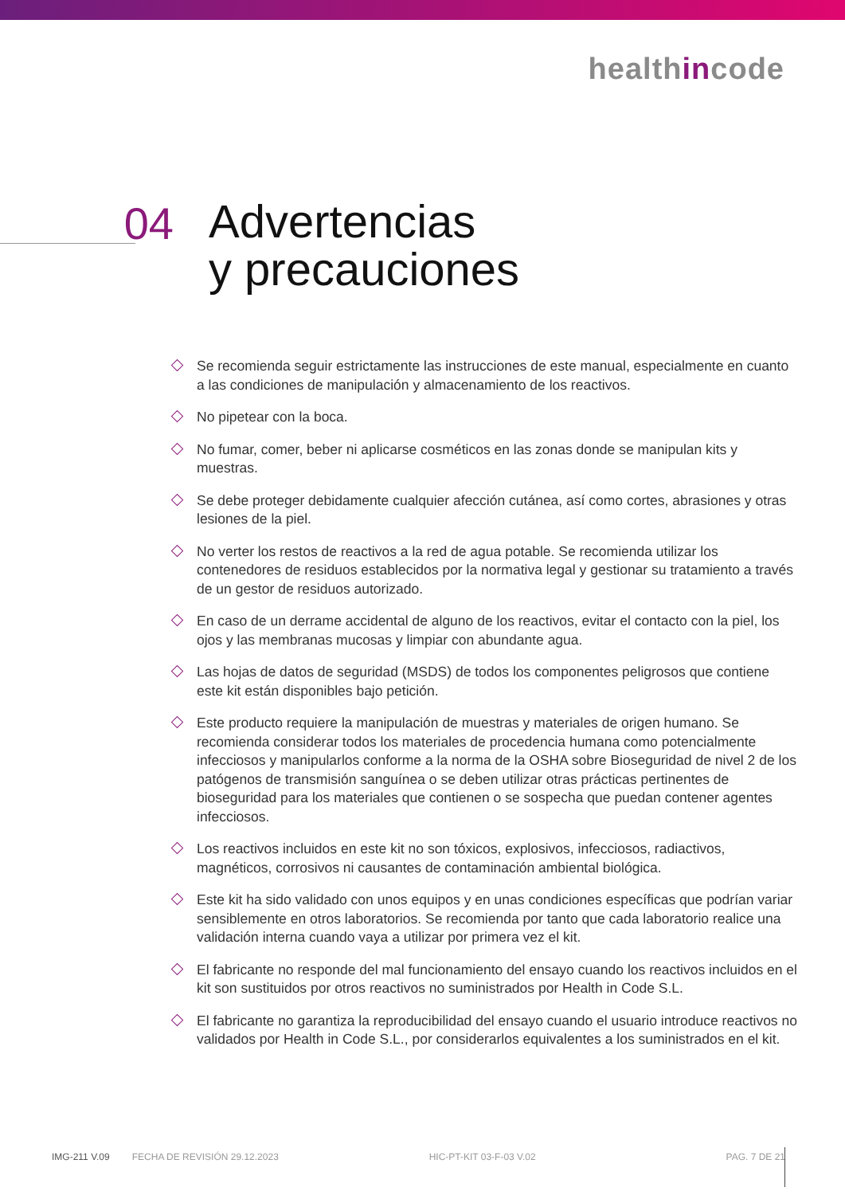healthincode
04
Advertencias
y precauciones
Se recomienda seguir estrictamente las instrucciones de este manual, especialmente en cuanto a las condiciones de manipulación y almacenamiento de los reactivos.
No pipetear con la boca.
No fumar, comer, beber ni aplicarse cosméticos en las zonas donde se manipulan kits y muestras.
Se debe proteger debidamente cualquier afección cutánea, así como cortes, abrasiones y otras lesiones de la piel.
No verter los restos de reactivos a la red de agua potable. Se recomienda utilizar los contenedores de residuos establecidos por la normativa legal y gestionar su tratamiento a través de un gestor de residuos autorizado.
En caso de un derrame accidental de alguno de los reactivos, evitar el contacto con la piel, los ojos y las membranas mucosas y limpiar con abundante agua.
Las hojas de datos de seguridad (MSDS) de todos los componentes peligrosos que contiene este kit están disponibles bajo petición.
Este producto requiere la manipulación de muestras y materiales de origen humano. Se recomienda considerar todos los materiales de procedencia humana como potencialmente infecciosos y manipularlos conforme a la norma de la OSHA sobre Bioseguridad de nivel 2 de los patógenos de transmisión sanguínea o se deben utilizar otras prácticas pertinentes de bioseguridad para los materiales que contienen o se sospecha que puedan contener agentes infecciosos.
Los reactivos incluidos en este kit no son tóxicos, explosivos, infecciosos, radiactivos, magnéticos, corrosivos ni causantes de contaminación ambiental biológica.
Este kit ha sido validado con unos equipos y en unas condiciones específicas que podrían variar sensiblemente en otros laboratorios. Se recomienda por tanto que cada laboratorio realice una validación interna cuando vaya a utilizar por primera vez el kit.
El fabricante no responde del mal funcionamiento del ensayo cuando los reactivos incluidos en el kit son sustituidos por otros reactivos no suministrados por Health in Code S.L.
El fabricante no garantiza la reproducibilidad del ensayo cuando el usuario introduce reactivos no validados por Health in Code S.L., por considerarlos equivalentes a los suministrados en el kit.
IMG-211 V.09 FECHA DE REVISIÓN 29.12.2023 HIC-PT-KIT 03-F-03 V.02 PAG. 7 DE 21